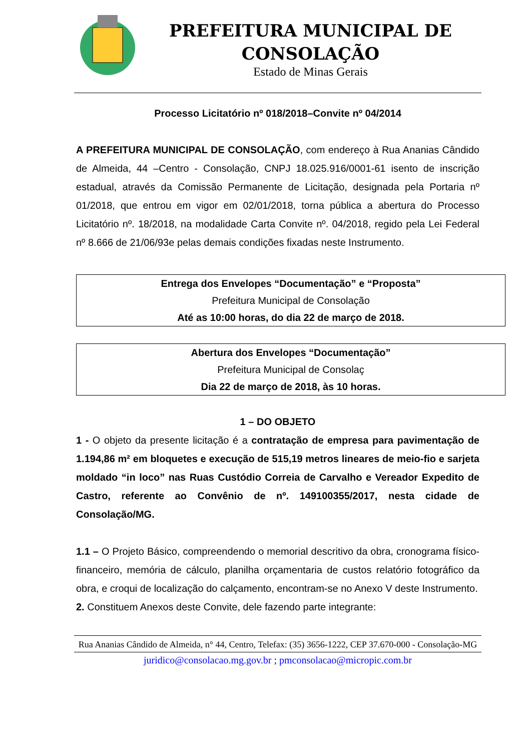PREFEITURA MUNICIPAL DE CONSOLAÇÃO
Estado de Minas Gerais
Processo Licitatório nº 018/2018–Convite nº 04/2014
A PREFEITURA MUNICIPAL DE CONSOLAÇÃO, com endereço à Rua Ananias Cândido de Almeida, 44 –Centro - Consolação, CNPJ 18.025.916/0001-61 isento de inscrição estadual, através da Comissão Permanente de Licitação, designada pela Portaria nº 01/2018, que entrou em vigor em 02/01/2018, torna pública a abertura do Processo Licitatório nº. 18/2018, na modalidade Carta Convite nº. 04/2018, regido pela Lei Federal nº 8.666 de 21/06/93e pelas demais condições fixadas neste Instrumento.
Entrega dos Envelopes “Documentação” e “Proposta”
Prefeitura Municipal de Consolação
Até as 10:00 horas, do dia 22 de março de 2018.
Abertura dos Envelopes “Documentação”
Prefeitura Municipal de Consolaç
Dia 22 de março de 2018, às 10 horas.
1 – DO OBJETO
1 - O objeto da presente licitação é a contratação de empresa para pavimentação de 1.194,86 m² em bloquetes e execução de 515,19 metros lineares de meio-fio e sarjeta moldado “in loco” nas Ruas Custódio Correia de Carvalho e Vereador Expedito de Castro, referente ao Convênio de nº. 149100355/2017, nesta cidade de Consolação/MG.
1.1 – O Projeto Básico, compreendendo o memorial descritivo da obra, cronograma físico-financeiro, memória de cálculo, planilha orçamentaria de custos relatório fotográfico da obra, e croqui de localização do calçamento, encontram-se no Anexo V deste Instrumento.
2. Constituem Anexos deste Convite, dele fazendo parte integrante:
Rua Ananias Cândido de Almeida, n° 44, Centro, Telefax: (35) 3656-1222, CEP 37.670-000 - Consolação-MG
juridico@consolacao.mg.gov.br ; pmconsolacao@micropic.com.br